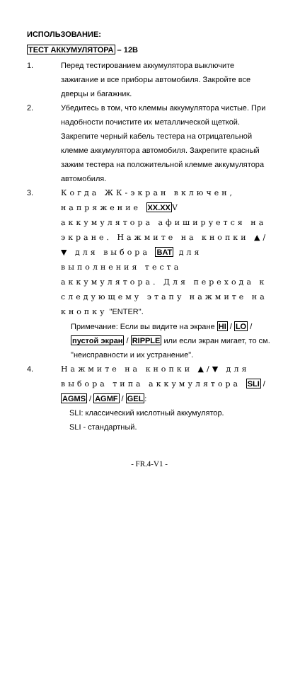ИСПОЛЬЗОВАНИЕ:
ТЕСТ АККУМУЛЯТОРА – 12В
1. Перед тестированием аккумулятора выключите зажигание и все приборы автомобиля. Закройте все дверцы и багажник.
2. Убедитесь в том, что клеммы аккумулятора чистые. При надобности почистите их металлической щеткой. Закрепите черный кабель тестера на отрицательной клемме аккумулятора автомобиля. Закрепите красный зажим тестера на положительной клемме аккумулятора автомобиля.
3. Когда ЖК-экран включен, напряжение XX.XX V аккумулятора афишируется на экране. Нажмите на кнопки ▲/▼ для выбора BAT для выполнения теста аккумулятора. Для перехода к следующему этапу нажмите на кнопку "ENTER".
Примечание: Если вы видите на экране HI / LO / пустой экран / RIPPLE или если экран мигает, то см. "неисправности и их устранение".
4. Нажмите на кнопки ▲/▼ для выбора типа аккумулятора SLI / AGMS / AGMF / GEL:
SLI: классический кислотный аккумулятор.
SLI - стандартный.
- FR.4-V1 -